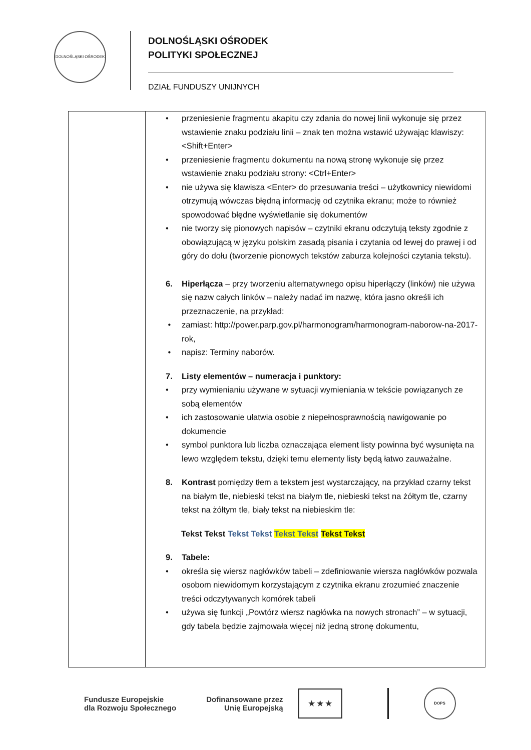DOLNOŚLĄSKI OŚRODEK
DOLNOŚLĄSKI OŚRODEK
POLITYKI SPOŁECZNEJ
DZIAŁ FUNDUSZY UNIJNYCH
| | • przeniesienie fragmentu akapitu czy zdania do nowej linii wykonuje się przez wstawienie znaku podziału linii – znak ten można wstawić używając klawiszy: <Shift+Enter> • przeniesienie fragmentu dokumentu na nową stronę wykonuje się przez wstawienie znaku podziału strony: <Ctrl+Enter> • nie używa się klawisza <Enter> do przesuwania treści – użytkownicy niewidomi otrzymują wówczas błędną informację od czytnika ekranu; może to również spowodować błędne wyświetlanie się dokumentów • nie tworzy się pionowych napisów – czytniki ekranu odczytują teksty zgodnie z obowiązującą w języku polskim zasadą pisania i czytania od lewej do prawej i od góry do dołu (tworzenie pionowych tekstów zaburza kolejności czytania tekstu). 6. Hiperłącza – przy tworzeniu alternatywnego opisu hiperłączy (linków) nie używa się nazw całych linków – należy nadać im nazwę, która jasno określi ich przeznaczenie, na przykład: • zamiast: http://power.parp.gov.pl/harmonogram/harmonogram-naborow-na-2017-rok, • napisz: Terminy naborów. 7. Listy elementów – numeracja i punktory: • przy wymienianiu używane w sytuacji wymieniania w tekście powiązanych ze sobą elementów • ich zastosowanie ułatwia osobie z niepełnosprawnością nawigowanie po dokumencie • symbol punktora lub liczba oznaczająca element listy powinna być wysunięta na lewo względem tekstu, dzięki temu elementy listy będą łatwo zauważalne. 8. Kontrast pomiędzy tłem a tekstem jest wystarczający, na przykład czarny tekst na białym tle, niebieski tekst na białym tle, niebieski tekst na żółtym tle, czarny tekst na żółtym tle, biały tekst na niebieskim tle: Tekst Tekst Tekst Tekst Tekst Tekst Tekst Tekst 9. Tabele: • określa się wiersz nagłówków tabeli – zdefiniowanie wiersza nagłówków pozwala osobom niewidomym korzystającym z czytnika ekranu zrozumieć znaczenie treści odczytywanych komórek tabeli • używa się funkcji „Powtórz wiersz nagłówka na nowych stronach” – w sytuacji, gdy tabela będzie zajmowała więcej niż jedną stronę dokumentu, |
Fundusze Europejskie
dla Rozwoju Społecznego
Dofinansowane przez
Unię Europejską
★ ★ ★
DOPS